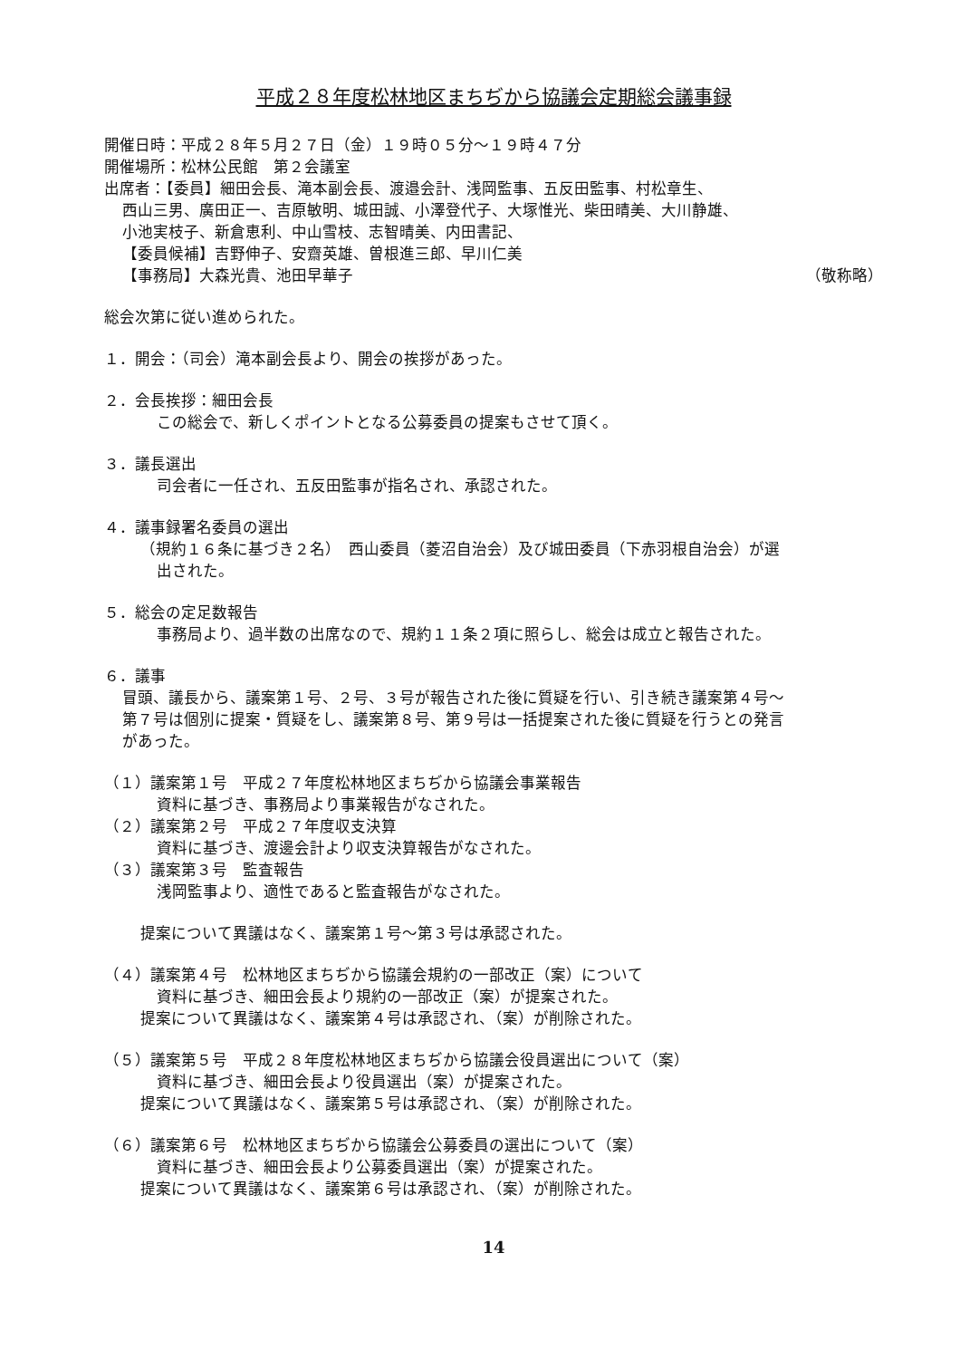平成２８年度松林地区まちぢから協議会定期総会議事録
開催日時：平成２８年５月２７日（金）１９時０５分～１９時４７分
開催場所：松林公民館　第２会議室
出席者：【委員】細田会長、滝本副会長、渡邉会計、浅岡監事、五反田監事、村松章生、
西山三男、廣田正一、吉原敏明、城田誠、小澤登代子、大塚惟光、柴田晴美、大川静雄、
小池実枝子、新倉恵利、中山雪枝、志智晴美、内田書記、
【委員候補】吉野伸子、安齋英雄、曽根進三郎、早川仁美
【事務局】大森光貴、池田早華子 （敬称略）
総会次第に従い進められた。
１．開会：（司会）滝本副会長より、開会の挨拶があった。
２．会長挨拶：細田会長
この総会で、新しくポイントとなる公募委員の提案もさせて頂く。
３．議長選出
司会者に一任され、五反田監事が指名され、承認された。
４．議事録署名委員の選出
（規約１６条に基づき２名）　西山委員（菱沼自治会）及び城田委員（下赤羽根自治会）が選
出された。
５．総会の定足数報告
事務局より、過半数の出席なので、規約１１条２項に照らし、総会は成立と報告された。
６．議事
冒頭、議長から、議案第１号、２号、３号が報告された後に質疑を行い、引き続き議案第４号～
第７号は個別に提案・質疑をし、議案第８号、第９号は一括提案された後に質疑を行うとの発言
があった。
（１）議案第１号　平成２７年度松林地区まちぢから協議会事業報告
資料に基づき、事務局より事業報告がなされた。
（２）議案第２号　平成２７年度収支決算
資料に基づき、渡邊会計より収支決算報告がなされた。
（３）議案第３号　監査報告
浅岡監事より、適性であると監査報告がなされた。
提案について異議はなく、議案第１号～第３号は承認された。
（４）議案第４号　松林地区まちぢから協議会規約の一部改正（案）について
資料に基づき、細田会長より規約の一部改正（案）が提案された。
提案について異議はなく、議案第４号は承認され、（案）が削除された。
（５）議案第５号　平成２８年度松林地区まちぢから協議会役員選出について（案）
資料に基づき、細田会長より役員選出（案）が提案された。
提案について異議はなく、議案第５号は承認され、（案）が削除された。
（６）議案第６号　松林地区まちぢから協議会公募委員の選出について（案）
資料に基づき、細田会長より公募委員選出（案）が提案された。
提案について異議はなく、議案第６号は承認され、（案）が削除された。
14